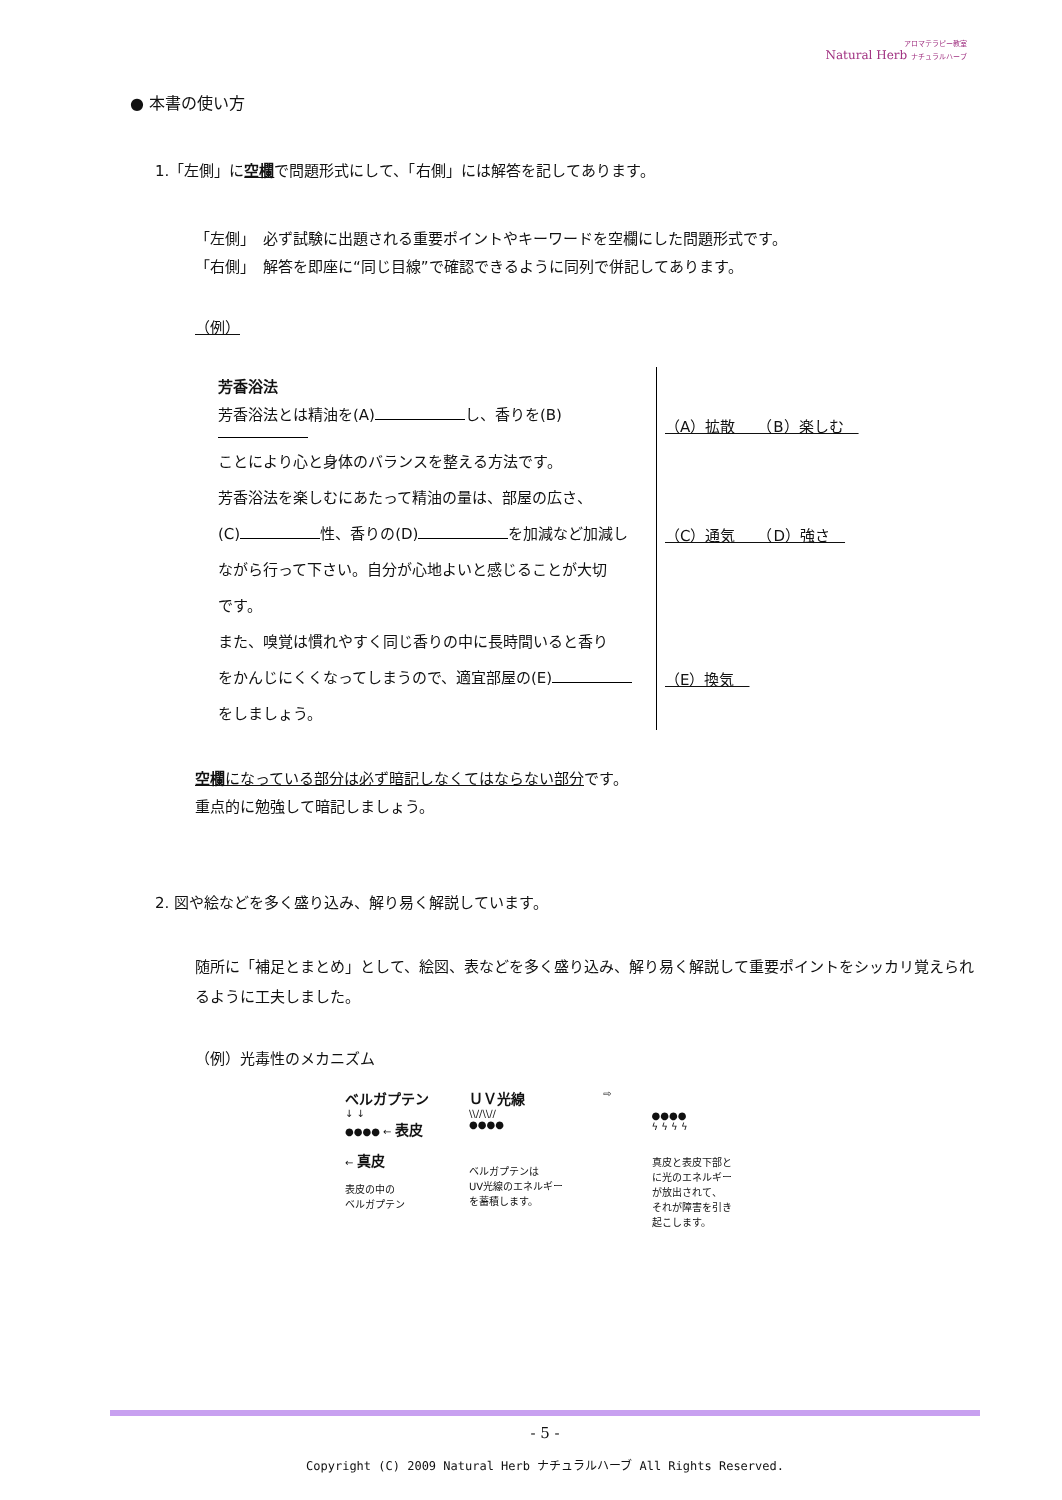アロマテラピー教室
Natural Herb ナチュラルハーブ
● 本書の使い方
1.「左側」に空欄で問題形式にして、「右側」には解答を記してあります。
「左側」　必ず試験に出題される重要ポイントやキーワードを空欄にした問題形式です。
「右側」　解答を即座に“同じ目線”で確認できるように同列で併記してあります。
（例）
| 芳香浴法 | |
| 芳香浴法とは精油を(A) し、香りを(B) | （A）拡散 （B）楽しむ |
| ことにより心と身体のバランスを整える方法です。 | |
| 芳香浴法を楽しむにあたって精油の量は、部屋の広さ、 | |
| (C) 性、香りの(D) を加減など加減し | （C）通気 （D）強さ |
| ながら行って下さい。自分が心地よいと感じることが大切 | |
| です。 | |
| また、嗅覚は慣れやすく同じ香りの中に長時間いると香り | |
| をかんじにくくなってしまうので、適宜部屋の(E) | （E）換気 |
| をしましょう。 | |
空欄になっている部分は必ず暗記しなくてはならない部分です。
重点的に勉強して暗記しましょう。
2. 図や絵などを多く盛り込み、解り易く解説しています。
随所に「補足とまとめ」として、絵図、表などを多く盛り込み、解り易く解説して重要ポイントをシッカリ覚えられるように工夫しました。
（例）光毒性のメカニズム
ベルガプテン
↓ ↓
●●●● ← 表皮
← 真皮
表皮の中の
ベルガプテン
ＵＶ光線
\\//\\//
●●●●
ベルガプテンは
UV光線のエネルギー
を蓄積します。
⇨
●●●●
ϟ ϟ ϟ ϟ
真皮と表皮下部と
に光のエネルギー
が放出されて、
それが障害を引き
起こします。
- 5 -
Copyright (C) 2009 Natural Herb ナチュラルハーブ All Rights Reserved.